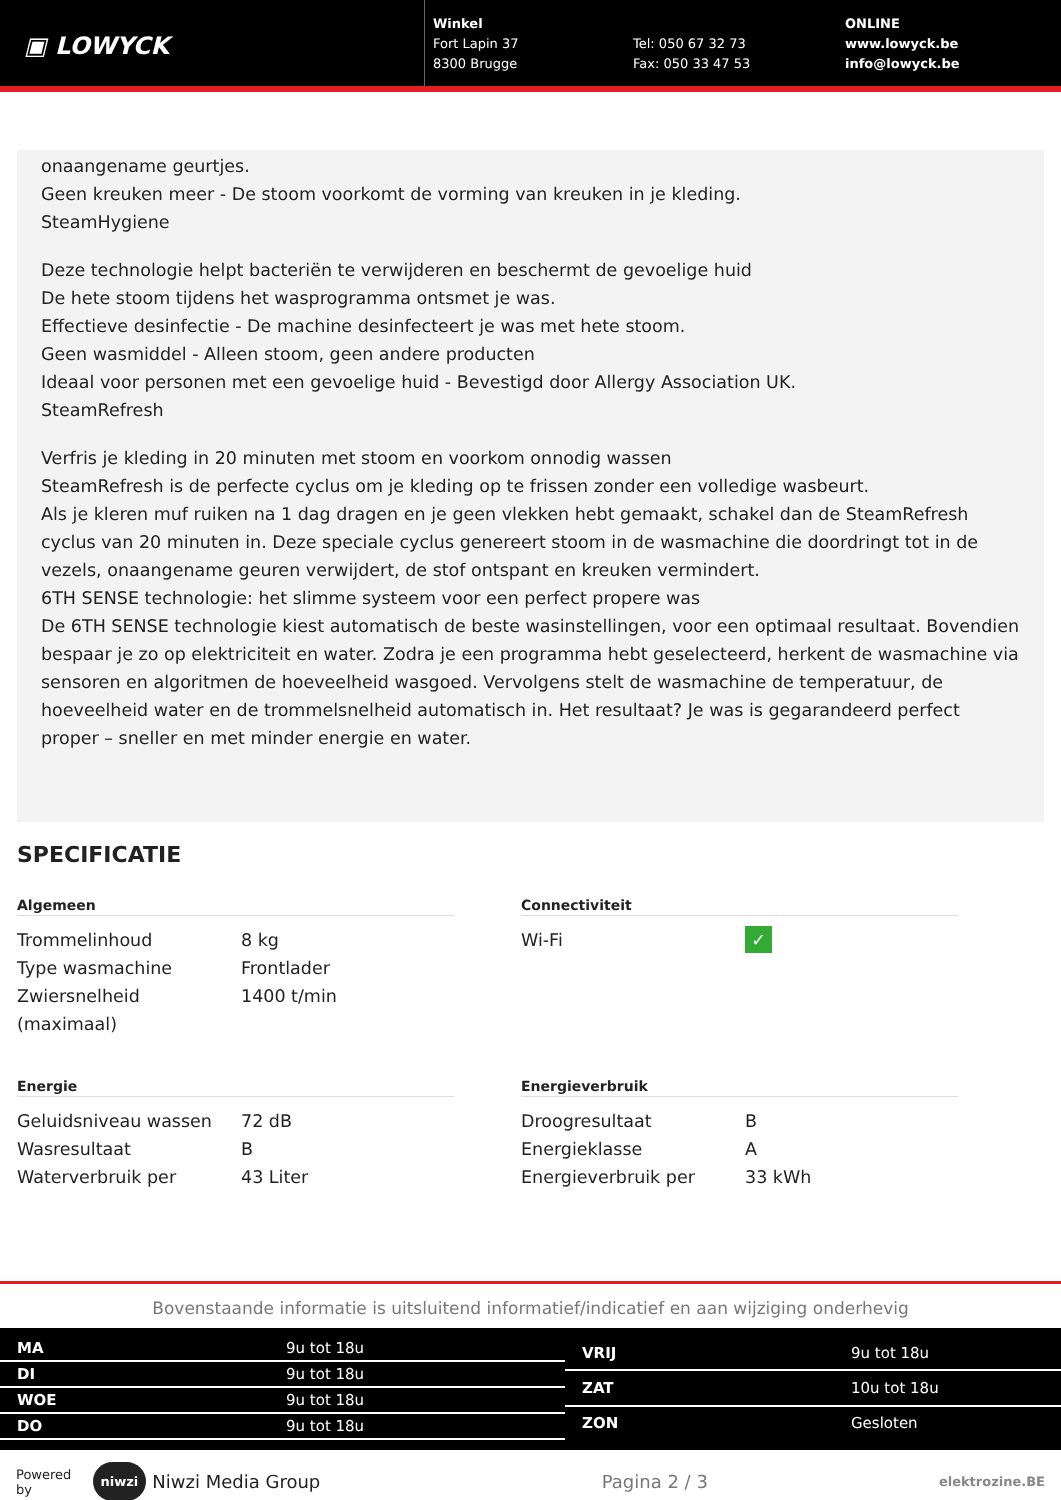▣ LOWYCK
Winkel
Fort Lapin 37
8300 Brugge
Tel: 050 67 32 73
Fax: 050 33 47 53
ONLINE
www.lowyck.be
info@lowyck.be
onaangename geurtjes.
Geen kreuken meer - De stoom voorkomt de vorming van kreuken in je kleding.
SteamHygiene
Deze technologie helpt bacteriën te verwijderen en beschermt de gevoelige huid
De hete stoom tijdens het wasprogramma ontsmet je was.
Effectieve desinfectie - De machine desinfecteert je was met hete stoom.
Geen wasmiddel - Alleen stoom, geen andere producten
Ideaal voor personen met een gevoelige huid - Bevestigd door Allergy Association UK.
SteamRefresh
Verfris je kleding in 20 minuten met stoom en voorkom onnodig wassen
SteamRefresh is de perfecte cyclus om je kleding op te frissen zonder een volledige wasbeurt.
Als je kleren muf ruiken na 1 dag dragen en je geen vlekken hebt gemaakt, schakel dan de SteamRefresh cyclus van 20 minuten in. Deze speciale cyclus genereert stoom in de wasmachine die doordringt tot in de vezels, onaangename geuren verwijdert, de stof ontspant en kreuken vermindert.
6TH SENSE technologie: het slimme systeem voor een perfect propere was
De 6TH SENSE technologie kiest automatisch de beste wasinstellingen, voor een optimaal resultaat. Bovendien bespaar je zo op elektriciteit en water. Zodra je een programma hebt geselecteerd, herkent de wasmachine via sensoren en algoritmen de hoeveelheid wasgoed. Vervolgens stelt de wasmachine de temperatuur, de hoeveelheid water en de trommelsnelheid automatisch in. Het resultaat? Je was is gegarandeerd perfect proper – sneller en met minder energie en water.
SPECIFICATIE
Algemeen
| Trommelinhoud | 8 kg |
| Type wasmachine | Frontlader |
| Zwiersnelheid (maximaal) | 1400 t/min |
Connectiviteit
| Wi-Fi | ✓ |
Energie
| Geluidsniveau wassen | 72 dB |
| Wasresultaat | B |
| Waterverbruik per | 43 Liter |
Energieverbruik
| Droogresultaat | B |
| Energieklasse | A |
| Energieverbruik per | 33 kWh |
Bovenstaande informatie is uitsluitend informatief/indicatief en aan wijziging onderhevig
| MA | 9u tot 18u |
| DI | 9u tot 18u |
| WOE | 9u tot 18u |
| DO | 9u tot 18u |
| VRIJ | 9u tot 18u |
| ZAT | 10u tot 18u |
| ZON | Gesloten |
Powered by niwzi Niwzi Media Group Pagina 2 / 3 elektrozine.BE